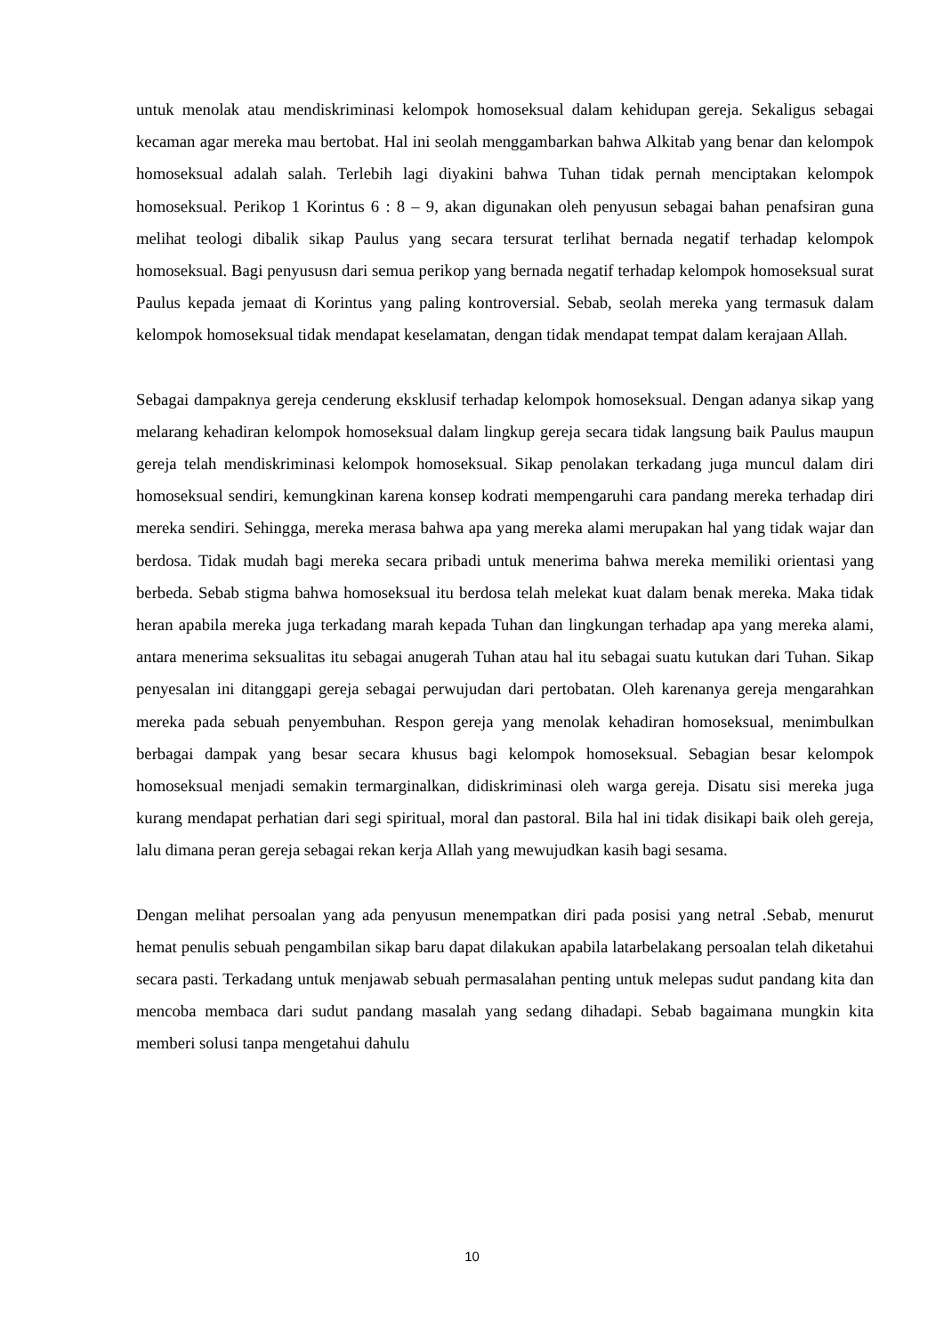untuk menolak atau mendiskriminasi kelompok homoseksual dalam kehidupan gereja. Sekaligus sebagai kecaman agar mereka mau bertobat. Hal ini seolah menggambarkan bahwa Alkitab yang benar dan kelompok homoseksual adalah salah. Terlebih lagi diyakini bahwa Tuhan tidak pernah menciptakan kelompok homoseksual. Perikop 1 Korintus 6 : 8 – 9, akan digunakan oleh penyusun sebagai bahan penafsiran guna melihat teologi dibalik sikap Paulus yang secara tersurat terlihat bernada negatif terhadap kelompok homoseksual. Bagi penyususn dari semua perikop yang bernada negatif terhadap kelompok homoseksual surat Paulus kepada jemaat di Korintus yang paling kontroversial. Sebab, seolah mereka yang termasuk dalam kelompok homoseksual tidak mendapat keselamatan, dengan tidak mendapat tempat dalam kerajaan Allah.
Sebagai dampaknya gereja cenderung eksklusif terhadap kelompok homoseksual. Dengan adanya sikap yang melarang kehadiran kelompok homoseksual dalam lingkup gereja secara tidak langsung baik Paulus maupun gereja telah mendiskriminasi kelompok homoseksual. Sikap penolakan terkadang juga muncul dalam diri homoseksual sendiri, kemungkinan karena konsep kodrati mempengaruhi cara pandang mereka terhadap diri mereka sendiri. Sehingga, mereka merasa bahwa apa yang mereka alami merupakan hal yang tidak wajar dan berdosa. Tidak mudah bagi mereka secara pribadi untuk menerima bahwa mereka memiliki orientasi yang berbeda. Sebab stigma bahwa homoseksual itu berdosa telah melekat kuat dalam benak mereka. Maka tidak heran apabila mereka juga terkadang marah kepada Tuhan dan lingkungan terhadap apa yang mereka alami, antara menerima seksualitas itu sebagai anugerah Tuhan atau hal itu sebagai suatu kutukan dari Tuhan. Sikap penyesalan ini ditanggapi gereja sebagai perwujudan dari pertobatan. Oleh karenanya gereja mengarahkan mereka pada sebuah penyembuhan. Respon gereja yang menolak kehadiran homoseksual, menimbulkan berbagai dampak yang besar secara khusus bagi kelompok homoseksual. Sebagian besar kelompok homoseksual menjadi semakin termarginalkan, didiskriminasi oleh warga gereja. Disatu sisi mereka juga kurang mendapat perhatian dari segi spiritual, moral dan pastoral. Bila hal ini tidak disikapi baik oleh gereja, lalu dimana peran gereja sebagai rekan kerja Allah yang mewujudkan kasih bagi sesama.
Dengan melihat persoalan yang ada penyusun menempatkan diri pada posisi yang netral .Sebab, menurut hemat penulis sebuah pengambilan sikap baru dapat dilakukan apabila latarbelakang persoalan telah diketahui secara pasti. Terkadang untuk menjawab sebuah permasalahan penting untuk melepas sudut pandang kita dan mencoba membaca dari sudut pandang masalah yang sedang dihadapi. Sebab bagaimana mungkin kita memberi solusi tanpa mengetahui dahulu
10